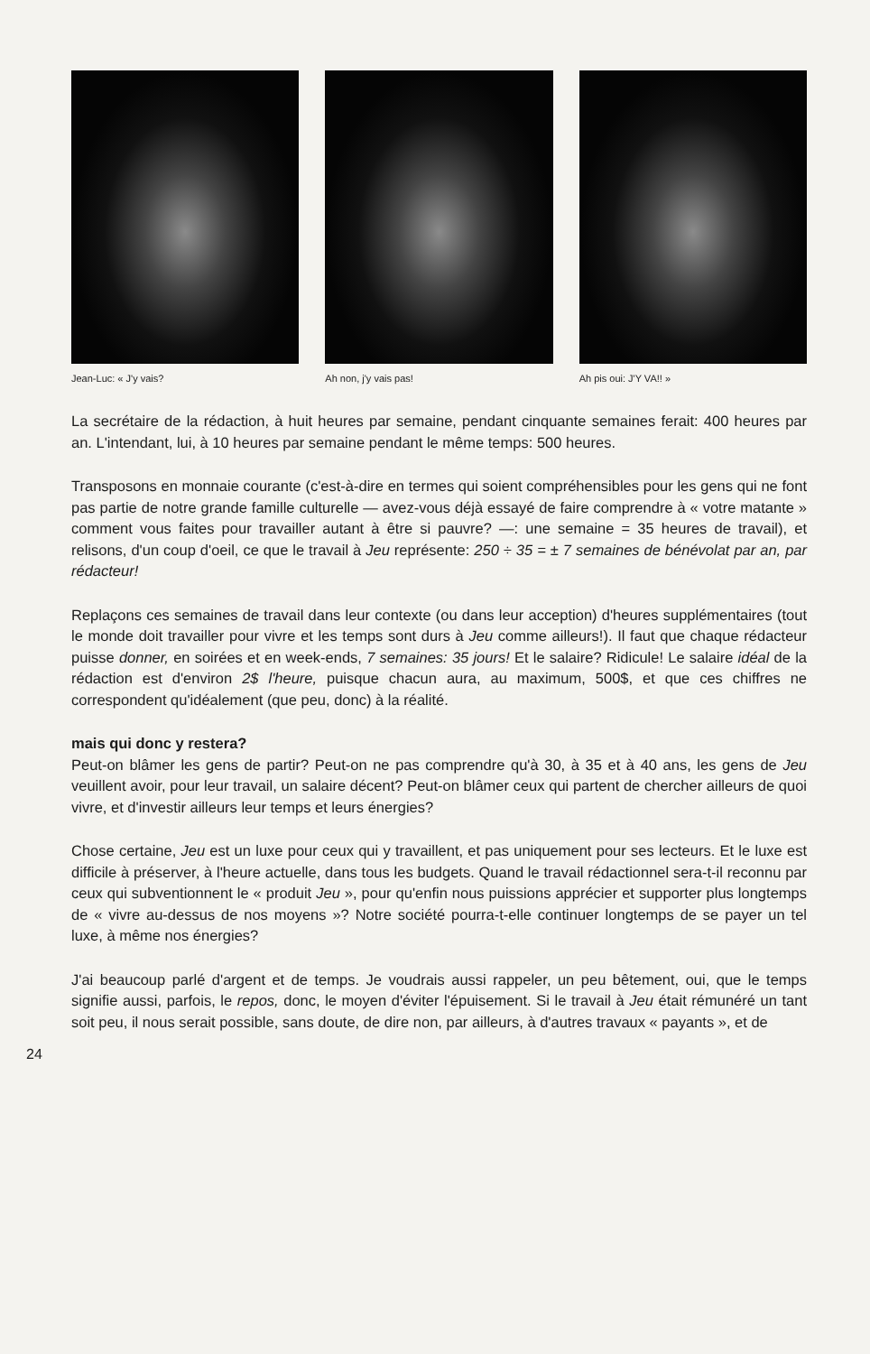Jean-Luc: « J'y vais? Ah non, j'y vais pas! Ah pis oui: J'Y VA!! »
La secrétaire de la rédaction, à huit heures par semaine, pendant cinquante semaines ferait: 400 heures par an. L'intendant, lui, à 10 heures par semaine pendant le même temps: 500 heures.
Transposons en monnaie courante (c'est-à-dire en termes qui soient compréhensibles pour les gens qui ne font pas partie de notre grande famille culturelle — avez-vous déjà essayé de faire comprendre à « votre matante » comment vous faites pour travailler autant à être si pauvre? —: une semaine = 35 heures de travail), et relisons, d'un coup d'oeil, ce que le travail à Jeu représente: 250 ÷ 35 = ± 7 semaines de bénévolat par an, par rédacteur!
Replaçons ces semaines de travail dans leur contexte (ou dans leur acception) d'heures supplémentaires (tout le monde doit travailler pour vivre et les temps sont durs à Jeu comme ailleurs!). Il faut que chaque rédacteur puisse donner, en soirées et en week-ends, 7 semaines: 35 jours! Et le salaire? Ridicule! Le salaire idéal de la rédaction est d'environ 2$ l'heure, puisque chacun aura, au maximum, 500$, et que ces chiffres ne correspondent qu'idéalement (que peu, donc) à la réalité.
mais qui donc y restera?
Peut-on blâmer les gens de partir? Peut-on ne pas comprendre qu'à 30, à 35 et à 40 ans, les gens de Jeu veuillent avoir, pour leur travail, un salaire décent? Peut-on blâmer ceux qui partent de chercher ailleurs de quoi vivre, et d'investir ailleurs leur temps et leurs énergies?
Chose certaine, Jeu est un luxe pour ceux qui y travaillent, et pas uniquement pour ses lecteurs. Et le luxe est difficile à préserver, à l'heure actuelle, dans tous les budgets. Quand le travail rédactionnel sera-t-il reconnu par ceux qui subventionnent le « produit Jeu », pour qu'enfin nous puissions apprécier et supporter plus longtemps de « vivre au-dessus de nos moyens »? Notre société pourra-t-elle continuer longtemps de se payer un tel luxe, à même nos énergies?
J'ai beaucoup parlé d'argent et de temps. Je voudrais aussi rappeler, un peu bêtement, oui, que le temps signifie aussi, parfois, le repos, donc, le moyen d'éviter l'épuisement. Si le travail à Jeu était rémunéré un tant soit peu, il nous serait possible, sans doute, de dire non, par ailleurs, à d'autres travaux « payants », et de
24